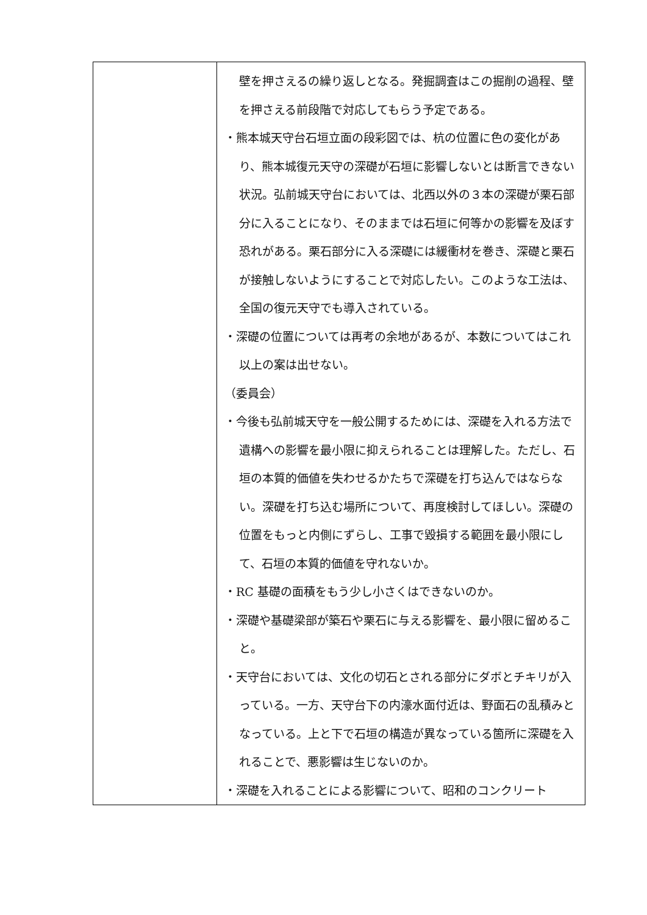| | 壁を押さえるの繰り返しとなる。発掘調査はこの掘削の過程、壁を押さえる前段階で対応してもらう予定である。 ・熊本城天守台石垣立面の段彩図では、杭の位置に色の変化があり、熊本城復元天守の深礎が石垣に影響しないとは断言できない状況。弘前城天守台においては、北西以外の３本の深礎が栗石部分に入ることになり、そのままでは石垣に何等かの影響を及ぼす恐れがある。栗石部分に入る深礎には緩衝材を巻き、深礎と栗石が接触しないようにすることで対応したい。このような工法は、全国の復元天守でも導入されている。 ・深礎の位置については再考の余地があるが、本数についてはこれ以上の案は出せない。 （委員会） ・今後も弘前城天守を一般公開するためには、深礎を入れる方法で遺構への影響を最小限に抑えられることは理解した。ただし、石垣の本質的価値を失わせるかたちで深礎を打ち込んではならない。深礎を打ち込む場所について、再度検討してほしい。深礎の位置をもっと内側にずらし、工事で毀損する範囲を最小限にして、石垣の本質的価値を守れないか。 ・RC 基礎の面積をもう少し小さくはできないのか。 ・深礎や基礎梁部が築石や栗石に与える影響を、最小限に留めること。 ・天守台においては、文化の切石とされる部分にダボとチキリが入っている。一方、天守台下の内濠水面付近は、野面石の乱積みとなっている。上と下で石垣の構造が異なっている箇所に深礎を入れることで、悪影響は生じないのか。 ・深礎を入れることによる影響について、昭和のコンクリート |